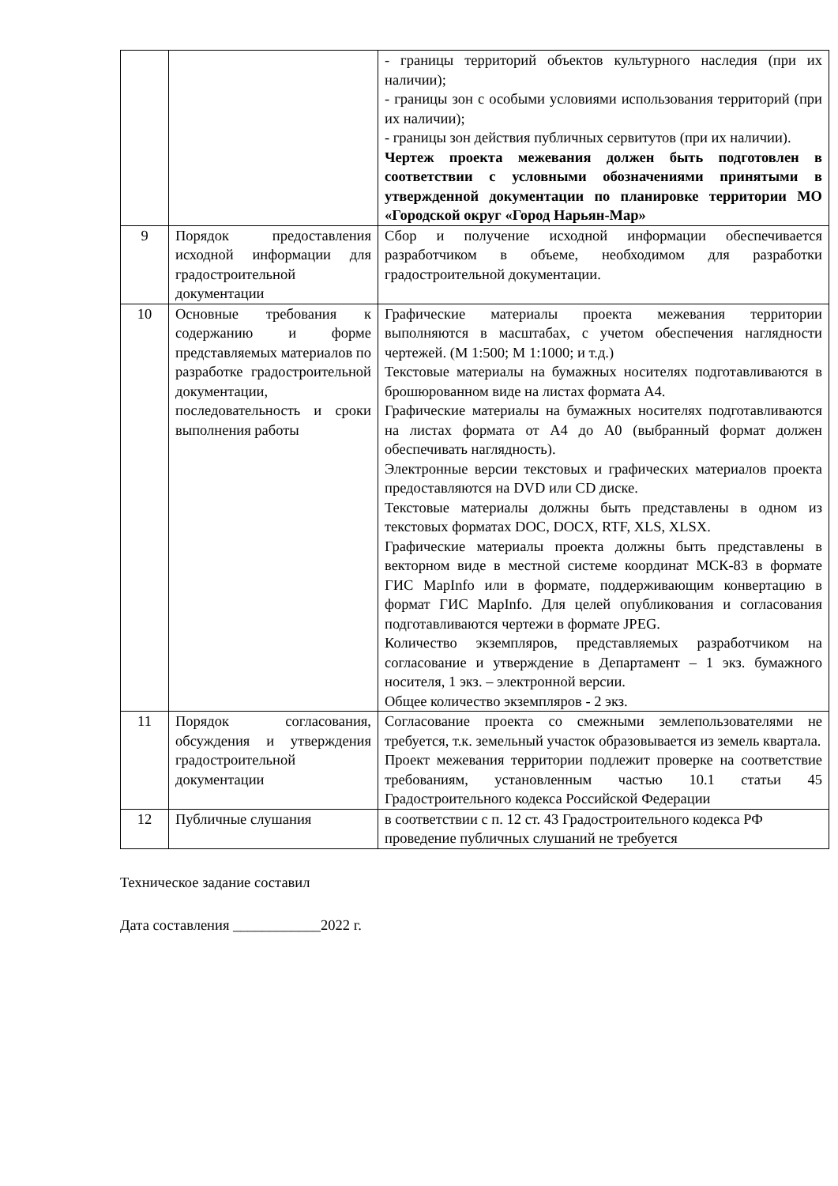| | | - границы территорий объектов культурного наследия (при их наличии); - границы зон с особыми условиями использования территорий (при их наличии); - границы зон действия публичных сервитутов (при их наличии). Чертеж проекта межевания должен быть подготовлен в соответствии с условными обозначениями принятыми в утвержденной документации по планировке территории МО «Городской округ «Город Нарьян-Мар» |
| 9 | Порядок предоставления исходной информации для градостроительной документации | Сбор и получение исходной информации обеспечивается разработчиком в объеме, необходимом для разработки градостроительной документации. |
| 10 | Основные требования к содержанию и форме представляемых материалов по разработке градостроительной документации, последовательность и сроки выполнения работы | Графические материалы проекта межевания территории выполняются в масштабах, с учетом обеспечения наглядности чертежей. (М 1:500; М 1:1000; и т.д.) Текстовые материалы на бумажных носителях подготавливаются в брошюрованном виде на листах формата А4. Графические материалы на бумажных носителях подготавливаются на листах формата от А4 до А0 (выбранный формат должен обеспечивать наглядность). Электронные версии текстовых и графических материалов проекта предоставляются на DVD или CD диске. Текстовые материалы должны быть представлены в одном из текстовых форматах DOC, DOCX, RTF, XLS, XLSX. Графические материалы проекта должны быть представлены в векторном виде в местной системе координат МСК-83 в формате ГИС MapInfo или в формате, поддерживающим конвертацию в формат ГИС MapInfo. Для целей опубликования и согласования подготавливаются чертежи в формате JPEG. Количество экземпляров, представляемых разработчиком на согласование и утверждение в Департамент – 1 экз. бумажного носителя, 1 экз. – электронной версии. Общее количество экземпляров - 2 экз. |
| 11 | Порядок согласования, обсуждения и утверждения градостроительной документации | Согласование проекта со смежными землепользователями не требуется, т.к. земельный участок образовывается из земель квартала. Проект межевания территории подлежит проверке на соответствие требованиям, установленным частью 10.1 статьи 45 Градостроительного кодекса Российской Федерации |
| 12 | Публичные слушания | в соответствии с п. 12 ст. 43 Градостроительного кодекса РФ проведение публичных слушаний не требуется |
Техническое задание составил
Дата составления ____________2022 г.